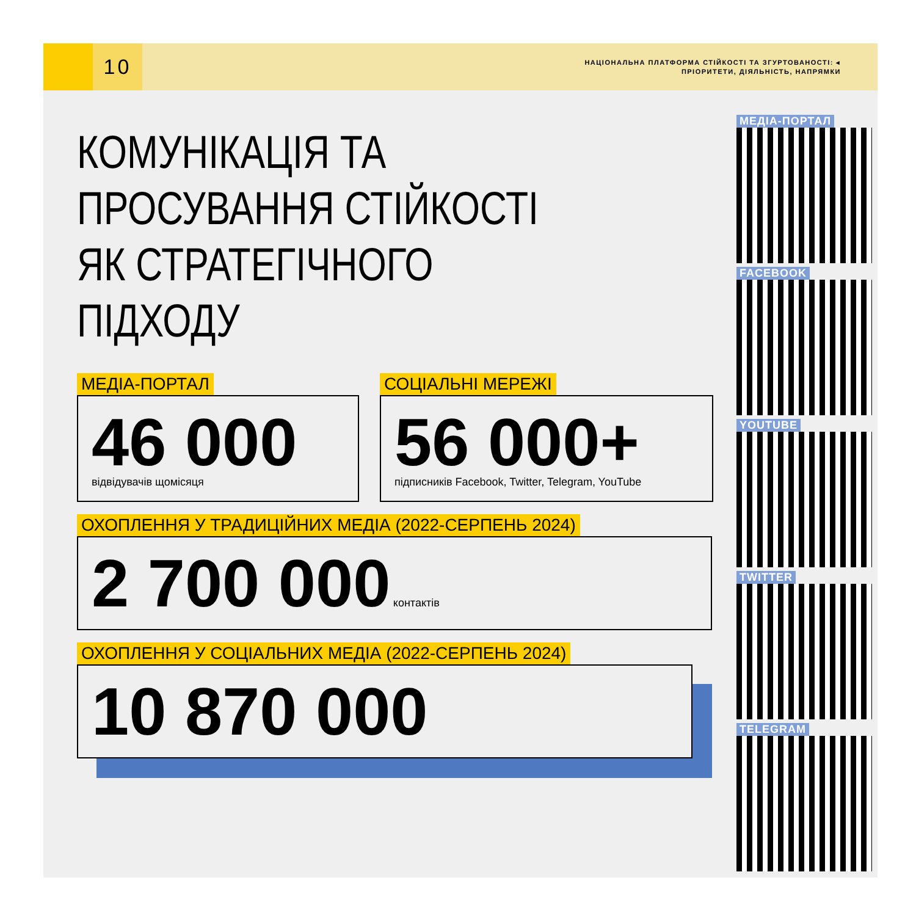10
НАЦІОНАЛЬНА ПЛАТФОРМА СТІЙКОСТІ ТА ЗГУРТОВАНОСТІ: ◂
ПРІОРИТЕТИ, ДІЯЛЬНІСТЬ, НАПРЯМКИ
КОМУНІКАЦІЯ ТА
ПРОСУВАННЯ СТІЙКОСТІ
ЯК СТРАТЕГІЧНОГО
ПІДХОДУ
МЕДІА-ПОРТАЛ
46 000
відвідувачів щомісяця
СОЦІАЛЬНІ МЕРЕЖІ
56 000+
підписників Facebook, Twitter, Telegram, YouTube
ОХОПЛЕННЯ У ТРАДИЦІЙНИХ МЕДІА (2022-СЕРПЕНЬ 2024)
2 700 000 контактів
ОХОПЛЕННЯ У СОЦІАЛЬНИХ МЕДІА (2022-СЕРПЕНЬ 2024)
10 870 000
МЕДІА-ПОРТАЛ FACEBOOK YOUTUBE TWITTER TELEGRAM